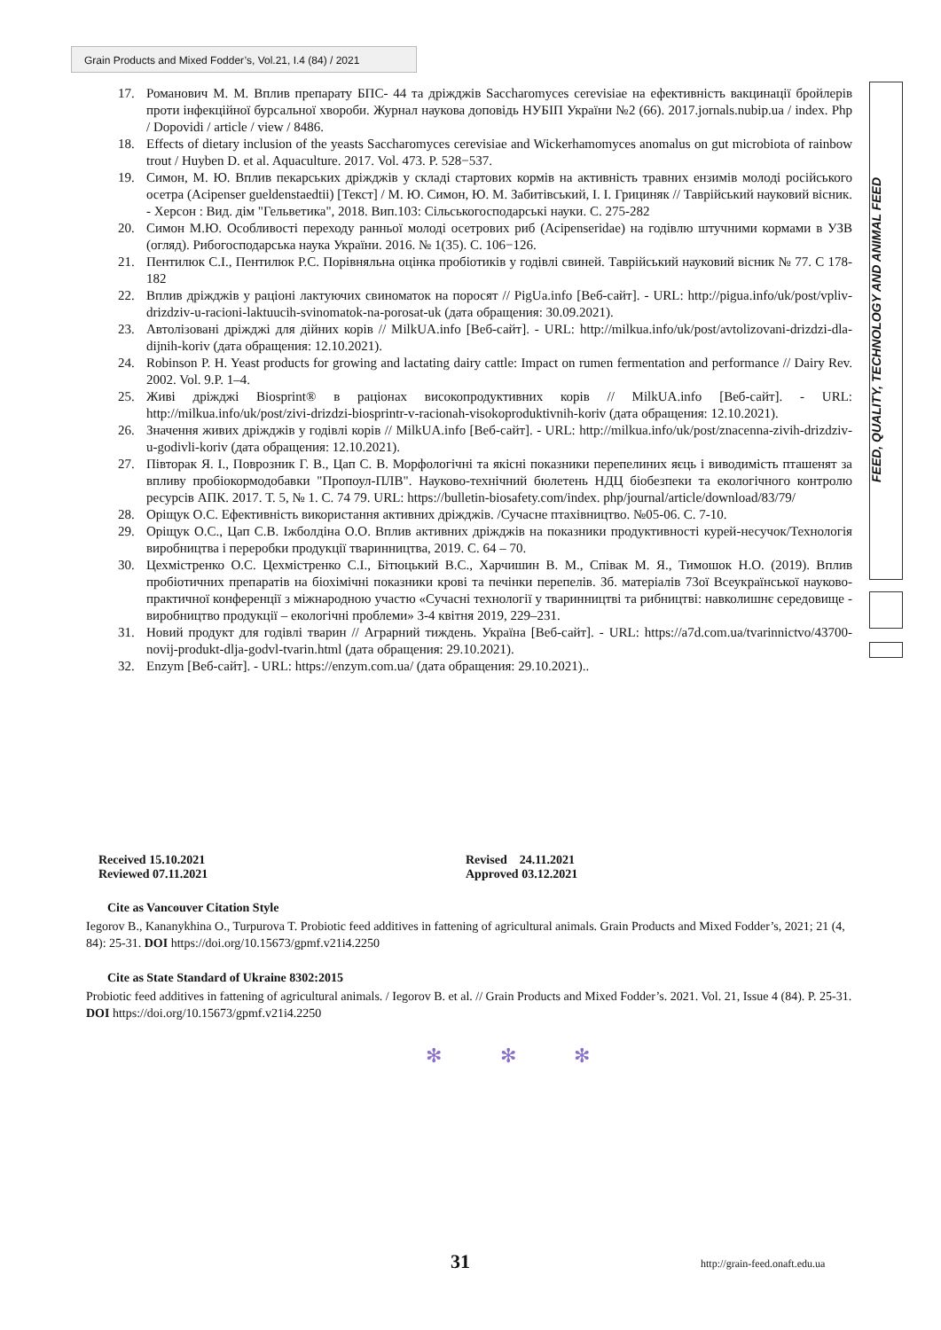Grain Products and Mixed Fodder’s, Vol.21, I.4 (84) / 2021
FEED, QUALITY, TECHNOLOGY AND ANIMAL FEED
17. Романович М. М. Вплив препарату БПС- 44 та дріжджів Saccharomyces cerevisiae на ефективність вакцинації бройлерів проти інфекційної бурсальної хвороби. Журнал наукова доповідь НУБІП України №2 (66). 2017.jornals.nubip.ua / index. Php / Dopovidi / article / view / 8486.
18. Effects of dietary inclusion of the yeasts Saccharomyces cerevisiae and Wickerhamomyces anomalus on gut microbiota of rainbow trout / Huyben D. et al. Aquaculture. 2017. Vol. 473. P. 528−537.
19. Симон, М. Ю. Вплив пекарських дріжджів у складі стартових кормів на активність травних ензимів молоді російського осетра (Acipenser gueldenstaedtii) [Текст] / М. Ю. Симон, Ю. М. Забитівський, І. І. Грициняк // Таврійський науковий вісник. - Херсон : Вид. дім "Гельветика", 2018. Вип.103: Сільськогосподарські науки. С. 275-282
20. Симон М.Ю. Особливості переходу ранньої молоді осетрових риб (Acipenseridae) на годівлю штучними кормами в УЗВ (огляд). Рибогосподарська наука України. 2016. № 1(35). С. 106−126.
21. Пентилюк С.І., Пентилюк Р.С. Порівняльна оцінка пробіотиків у годівлі свиней. Таврійський науковий вісник № 77. С 178-182
22. Вплив дріжджів у раціоні лактуючих свиноматок на поросят // PigUa.info [Веб-сайт]. - URL: http://pigua.info/uk/post/vpliv-drizdziv-u-racioni-laktuucih-svinomatok-na-porosat-uk (дата обращения: 30.09.2021).
23. Автолізовані дріжджі для дійних корів // MilkUA.info [Веб-сайт]. - URL: http://milkua.info/uk/post/avtolizovani-drizdzi-dla-dijnih-koriv (дата обращения: 12.10.2021).
24. Robinson P. H. Yeast products for growing and lactating dairy cattle: Impact on rumen fermentation and performance // Dairy Rev. 2002. Vol. 9.P. 1–4.
25. Живі дріжджі Biosprint® в раціонах високопродуктивних корів // MilkUA.info [Веб-сайт]. - URL: http://milkua.info/uk/post/zivi-drizdzi-biosprintr-v-racionah-visokoproduktivnih-koriv (дата обращения: 12.10.2021).
26. Значення живих дріжджів у годівлі корів // MilkUA.info [Веб-сайт]. - URL: http://milkua.info/uk/post/znacenna-zivih-drizdziv-u-godivli-koriv (дата обращения: 12.10.2021).
27. Півторак Я. І., Поврозник Г. В., Цап С. В. Морфологічні та якісні показники перепелиних яєць і виводимість пташенят за впливу пробіокормодобавки "Пропоул-ПЛВ". Науково-технічний бюлетень НДЦ біобезпеки та екологічного контролю ресурсів АПК. 2017. Т. 5, № 1. С. 74 79. URL: https://bulletin-biosafety.com/index. php/journal/article/download/83/79/
28. Оріщук О.С. Ефективність використання активних дріжджів. /Сучасне птахівництво. №05-06. С. 7-10.
29. Оріщук О.С., Цап С.В. Іжболдіна О.О. Вплив активних дріжджів на показники продуктивності курей-несучок/Технологія виробництва і переробки продукції тваринництва, 2019. С. 64 – 70.
30. Цехмістренко О.С. Цехмістренко С.І., Бітюцький В.С., Харчишин В. М., Співак М. Я., Тимошок Н.О. (2019). Вплив пробіотичних препаратів на біохімічні показники крові та печінки перепелів. Зб. матеріалів 73ої Всеукраїнської науково-практичної конференції з міжнародною участю «Сучасні технології у тваринництві та рибництві: навколишнє середовище - виробництво продукції – екологічні проблеми» 3-4 квітня 2019, 229–231.
31. Новий продукт для годівлі тварин // Аграрний тиждень. Україна [Веб-сайт]. - URL: https://a7d.com.ua/tvarinnictvo/43700-novij-produkt-dlja-godvl-tvarin.html (дата обращения: 29.10.2021).
32. Enzym [Веб-сайт]. - URL: https://enzym.com.ua/ (дата обращения: 29.10.2021)..
Received 15.10.2021
Reviewed 07.11.2021
Revised 24.11.2021
Approved 03.12.2021
Cite as Vancouver Citation Style
Iegorov B., Kananykhina O., Turpurova T. Probiotic feed additives in fattening of agricultural animals. Grain Products and Mixed Fodder’s, 2021; 21 (4, 84): 25-31. DOI https://doi.org/10.15673/gpmf.v21i4.2250
Cite as State Standard of Ukraine 8302:2015
Probiotic feed additives in fattening of agricultural animals. / Iegorov B. et al. // Grain Products and Mixed Fodder’s. 2021. Vol. 21, Issue 4 (84). P. 25-31. DOI https://doi.org/10.15673/gpmf.v21i4.2250
✻ ✻ ✻
31 http://grain-feed.onaft.edu.ua